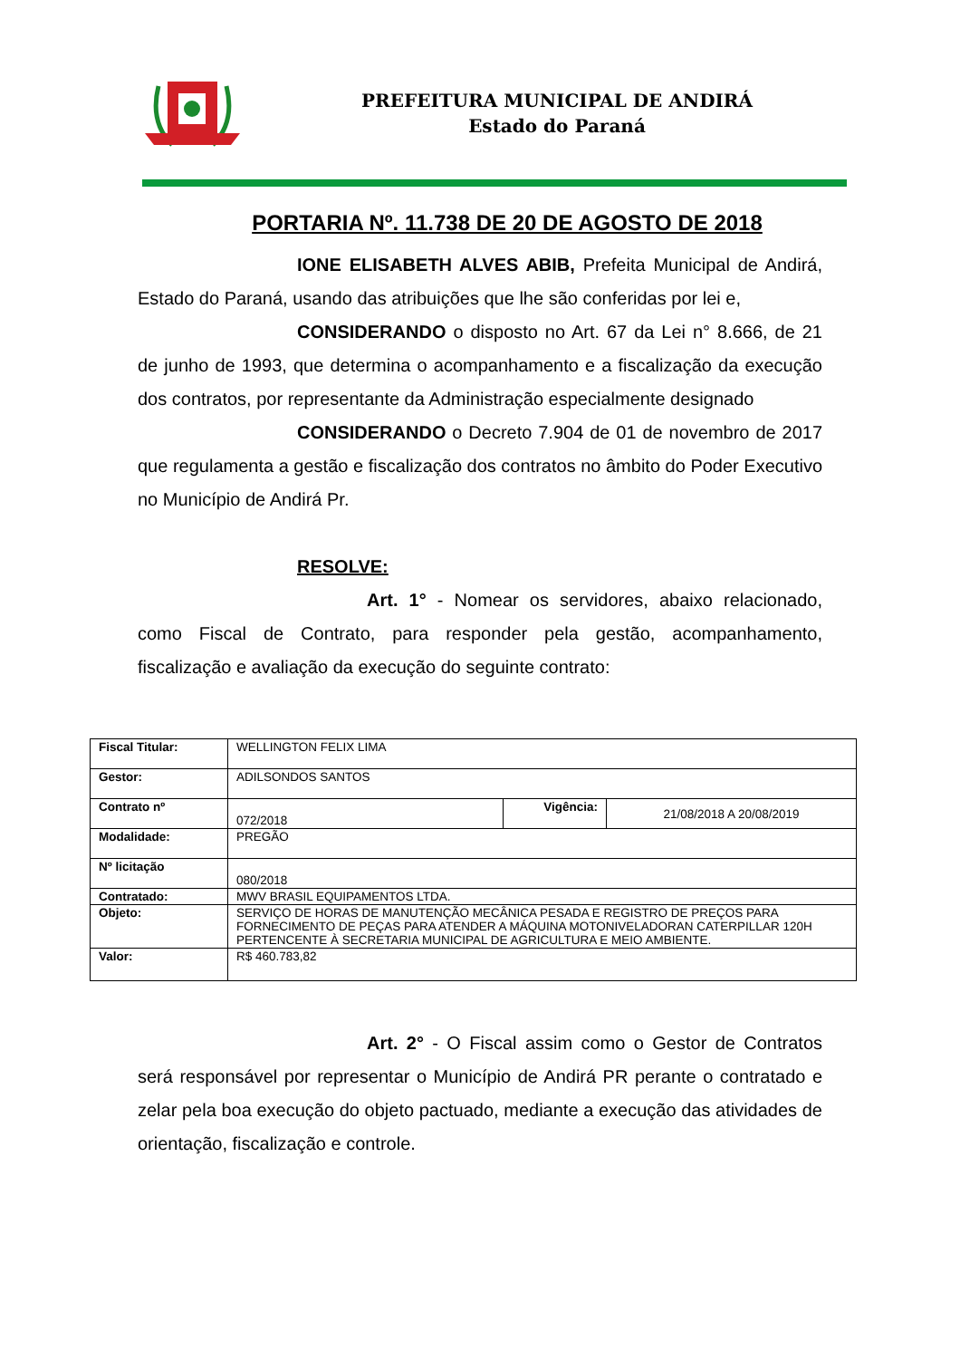PREFEITURA MUNICIPAL DE ANDIRÁ
Estado do Paraná
PORTARIA Nº. 11.738 DE 20 DE AGOSTO DE 2018
IONE ELISABETH ALVES ABIB, Prefeita Municipal de Andirá, Estado do Paraná, usando das atribuições que lhe são conferidas por lei e,
CONSIDERANDO o disposto no Art. 67 da Lei n° 8.666, de 21 de junho de 1993, que determina o acompanhamento e a fiscalização da execução dos contratos, por representante da Administração especialmente designado
CONSIDERANDO o Decreto 7.904 de 01 de novembro de 2017 que regulamenta a gestão e fiscalização dos contratos no âmbito do Poder Executivo no Município de Andirá Pr.
RESOLVE:
Art. 1° - Nomear os servidores, abaixo relacionado, como Fiscal de Contrato, para responder pela gestão, acompanhamento, fiscalização e avaliação da execução do seguinte contrato:
| Fiscal Titular: | WELLINGTON FELIX LIMA | | |
| Gestor: | ADILSONDOS SANTOS | | |
| Contrato nº | 072/2018 | Vigência: | 21/08/2018 A 20/08/2019 |
| Modalidade: | PREGÃO | | |
| Nº licitação | 080/2018 | | |
| Contratado: | MWV BRASIL EQUIPAMENTOS LTDA. | | |
| Objeto: | SERVIÇO DE HORAS DE MANUTENÇÃO MECÂNICA PESADA E REGISTRO DE PREÇOS PARA FORNECIMENTO DE PEÇAS PARA ATENDER A MÁQUINA MOTONIVELADORAN CATERPILLAR 120H PERTENCENTE À SECRETARIA MUNICIPAL DE AGRICULTURA E MEIO AMBIENTE. | | |
| Valor: | R$ 460.783,82 | | |
Art. 2° - O Fiscal assim como o Gestor de Contratos será responsável por representar o Município de Andirá PR perante o contratado e zelar pela boa execução do objeto pactuado, mediante a execução das atividades de orientação, fiscalização e controle.